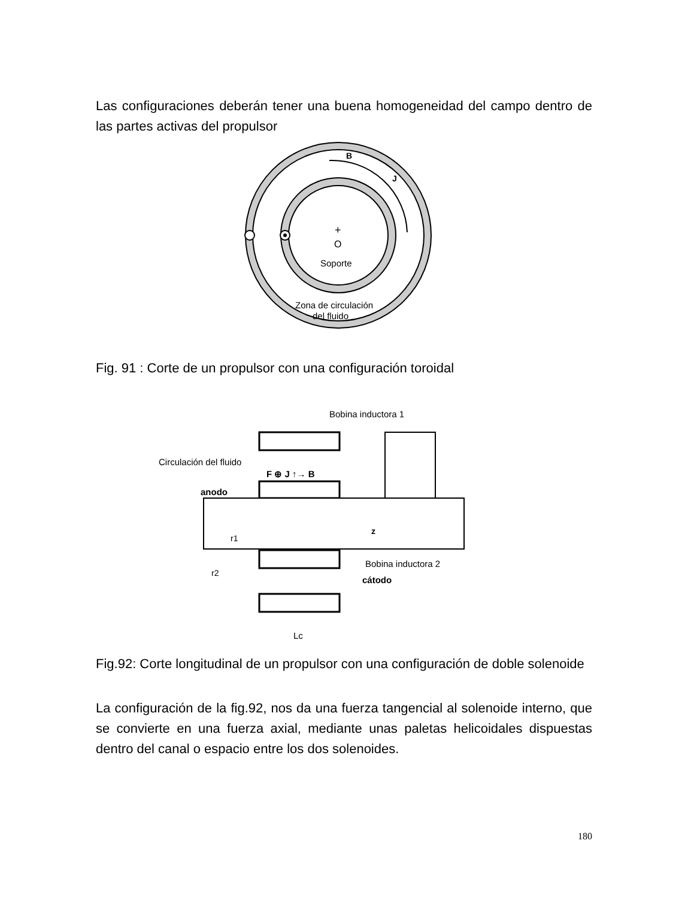Las configuraciones deberán tener una buena homogeneidad del campo dentro de las partes activas del propulsor
B
J
+
O
Soporte
Zona de circulación
del fluido
Fig. 91 : Corte de un propulsor con una configuración toroidal
Bobina inductora 1
Circulación del fluido
F ⊕ J ↑→ B
anodo
z
r1
Bobina inductora 2
r2
cátodo
Lc
Fig.92: Corte longitudinal de un propulsor con una configuración de doble solenoide
La configuración de la fig.92, nos da una fuerza tangencial al solenoide interno, que se convierte en una fuerza axial, mediante unas paletas helicoidales dispuestas dentro del canal o espacio entre los dos solenoides.
180